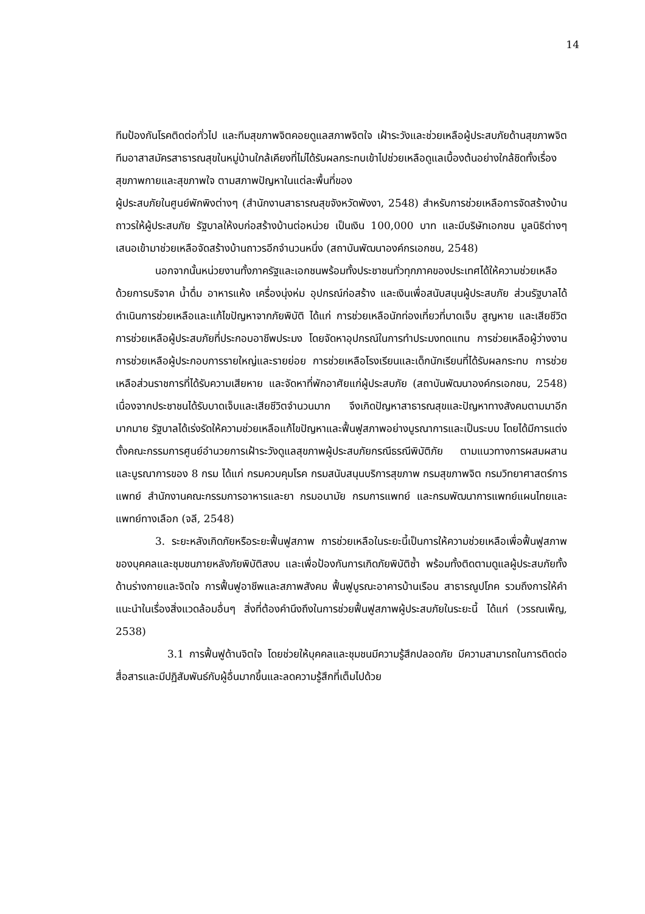14
ทีมป้องกันโรคติดต่อทั่วไป และทีมสุขภาพจิตคอยดูแลสภาพจิตใจ เฝ้าระวังและช่วยเหลือผู้ประสบภัยด้านสุขภาพจิต ทีมอาสาสมัครสาธารณสุขในหมู่บ้านใกล้เคียงที่ไม่ได้รับผลกระทบเข้าไปช่วยเหลือดูแลเบื้องต้นอย่างใกล้ชิดทั้งเรื่องสุขภาพกายและสุขภาพใจ ตามสภาพปัญหาในแต่ละพื้นที่ของ
ผู้ประสบภัยในศูนย์พักพิงต่างๆ (สำนักงานสาธารณสุขจังหวัดพังงา, 2548) สำหรับการช่วยเหลือการจัดสร้างบ้านถาวรให้ผู้ประสบภัย รัฐบาลให้งบก่อสร้างบ้านต่อหน่วย เป็นเงิน 100,000 บาท และมีบริษัทเอกชน มูลนิธิต่างๆ เสนอเข้ามาช่วยเหลือจัดสร้างบ้านถาวรอีกจำนวนหนึ่ง (สถาบันพัฒนาองค์กรเอกชน, 2548)
นอกจากนั้นหน่วยงานทั้งภาครัฐและเอกชนพร้อมทั้งประชาชนทั่วทุกภาคของประเทศได้ให้ความช่วยเหลือ ด้วยการบริจาค น้ำดื่ม อาหารแห้ง เครื่องนุ่งห่ม อุปกรณ์ก่อสร้าง และเงินเพื่อสนับสนุนผู้ประสบภัย ส่วนรัฐบาลได้ดำเนินการช่วยเหลือและแก้ไขปัญหาจากภัยพิบัติ ได้แก่ การช่วยเหลือนักท่องเที่ยวที่บาดเจ็บ สูญหาย และเสียชีวิต การช่วยเหลือผู้ประสบภัยที่ประกอบอาชีพประมง โดยจัดหาอุปกรณ์ในการทำประมงทดแทน การช่วยเหลือผู้ว่างงาน การช่วยเหลือผู้ประกอบการรายใหญ่และรายย่อย การช่วยเหลือโรงเรียนและเด็กนักเรียนที่ได้รับผลกระทบ การช่วยเหลือส่วนราชการที่ได้รับความเสียหาย และจัดหาที่พักอาศัยแก่ผู้ประสบภัย (สถาบันพัฒนาองค์กรเอกชน, 2548) เนื่องจากประชาชนได้รับบาดเจ็บและเสียชีวิตจำนวนมาก จึงเกิดปัญหาสาธารณสุขและปัญหาทางสังคมตามมาอีกมากมาย รัฐบาลได้เร่งรัดให้ความช่วยเหลือแก้ไขปัญหาและฟื้นฟูสภาพอย่างบูรณาการและเป็นระบบ โดยได้มีการแต่งตั้งคณะกรรมการศูนย์อำนวยการเฝ้าระวังดูแลสุขภาพผู้ประสบภัยกรณีธรณีพิบัติภัย ตามแนวทางการผสมผสานและบูรณาการของ 8 กรม ได้แก่ กรมควบคุมโรค กรมสนับสนุนบริการสุขภาพ กรมสุขภาพจิต กรมวิทยาศาสตร์การแพทย์ สำนักงานคณะกรรมการอาหารและยา กรมอนามัย กรมการแพทย์ และกรมพัฒนาการแพทย์แผนไทยและแพทย์ทางเลือก (จลี, 2548)
3. ระยะหลังเกิดภัยหรือระยะฟื้นฟูสภาพ การช่วยเหลือในระยะนี้เป็นการให้ความช่วยเหลือเพื่อฟื้นฟูสภาพของบุคคลและชุมชนภายหลังภัยพิบัติสงบ และเพื่อป้องกันการเกิดภัยพิบัติซ้ำ พร้อมทั้งติดตามดูแลผู้ประสบภัยทั้งด้านร่างกายและจิตใจ การฟื้นฟูอาชีพและสภาพสังคม ฟื้นฟูบูรณะอาคารบ้านเรือน สาธารณูปโภค รวมถึงการให้คำแนะนำในเรื่องสิ่งแวดล้อมอื่นๆ สิ่งที่ต้องคำนึงถึงในการช่วยฟื้นฟูสภาพผู้ประสบภัยในระยะนี้ ได้แก่ (วรรณเพ็ญ, 2538)
3.1 การฟื้นฟูด้านจิตใจ โดยช่วยให้บุคคลและชุมชนมีความรู้สึกปลอดภัย มีความสามารถในการติดต่อสื่อสารและมีปฏิสัมพันธ์กับผู้อื่นมากขึ้นและลดความรู้สึกที่เต็มไปด้วย